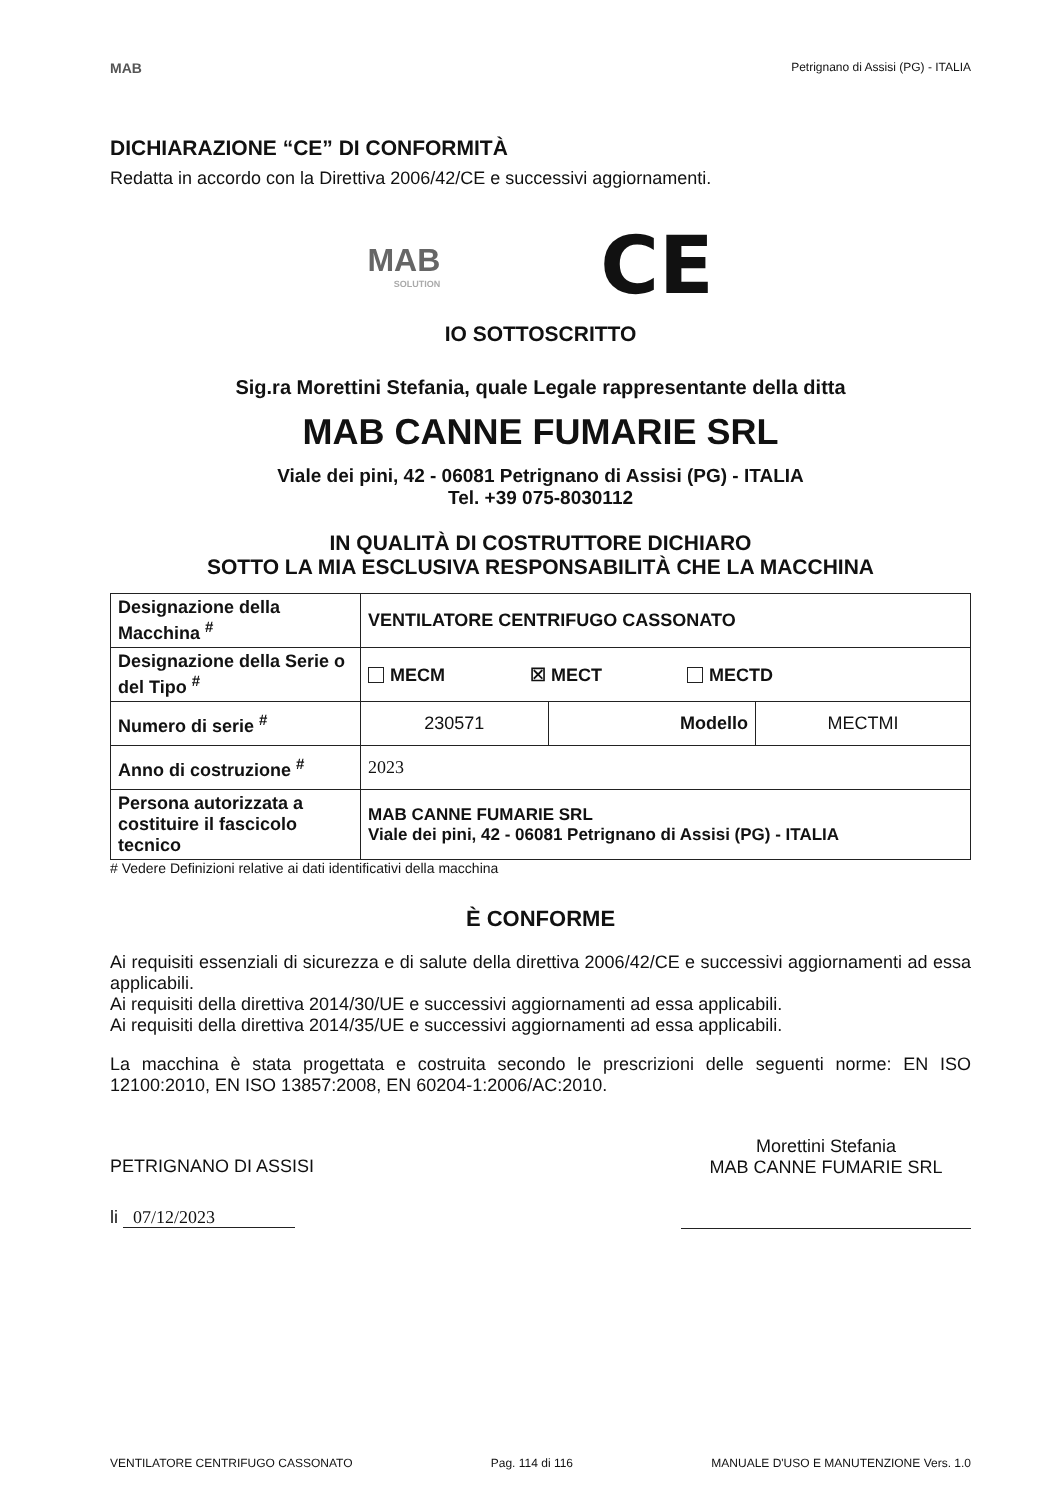MAB
Petrignano di Assisi (PG) - ITALIA
DICHIARAZIONE “CE” DI CONFORMITÀ
Redatta in accordo con la Direttiva 2006/42/CE e successivi aggiornamenti.
MAB
SOLUTION
CE
IO SOTTOSCRITTO
Sig.ra Morettini Stefania, quale Legale rappresentante della ditta
MAB CANNE FUMARIE SRL
Viale dei pini, 42 - 06081 Petrignano di Assisi (PG) - ITALIA
Tel. +39 075-8030112
IN QUALITÀ DI COSTRUTTORE DICHIARO
SOTTO LA MIA ESCLUSIVA RESPONSABILITÀ CHE LA MACCHINA
| Designazione della Macchina <sup>#</sup> | VENTILATORE CENTRIFUGO CASSONATO | | |
| Designazione della Serie o del Tipo <sup>#</sup> | MECM ☒ MECT MECTD | | |
| Numero di serie <sup>#</sup> | 230571 | Modello | MECTMI |
| Anno di costruzione <sup>#</sup> | 2023 | | |
| Persona autorizzata a costituire il fascicolo tecnico | MAB CANNE FUMARIE SRL Viale dei pini, 42 - 06081 Petrignano di Assisi (PG) - ITALIA | | |
# Vedere Definizioni relative ai dati identificativi della macchina
È CONFORME
Ai requisiti essenziali di sicurezza e di salute della direttiva 2006/42/CE e successivi aggiornamenti ad essa applicabili.
Ai requisiti della direttiva 2014/30/UE e successivi aggiornamenti ad essa applicabili.
Ai requisiti della direttiva 2014/35/UE e successivi aggiornamenti ad essa applicabili.
La macchina è stata progettata e costruita secondo le prescrizioni delle seguenti norme: EN ISO 12100:2010, EN ISO 13857:2008, EN 60204-1:2006/AC:2010.
PETRIGNANO DI ASSISI
li 07/12/2023
Morettini Stefania
MAB CANNE FUMARIE SRL
VENTILATORE CENTRIFUGO CASSONATO Pag. 114 di 116 MANUALE D'USO E MANUTENZIONE Vers. 1.0